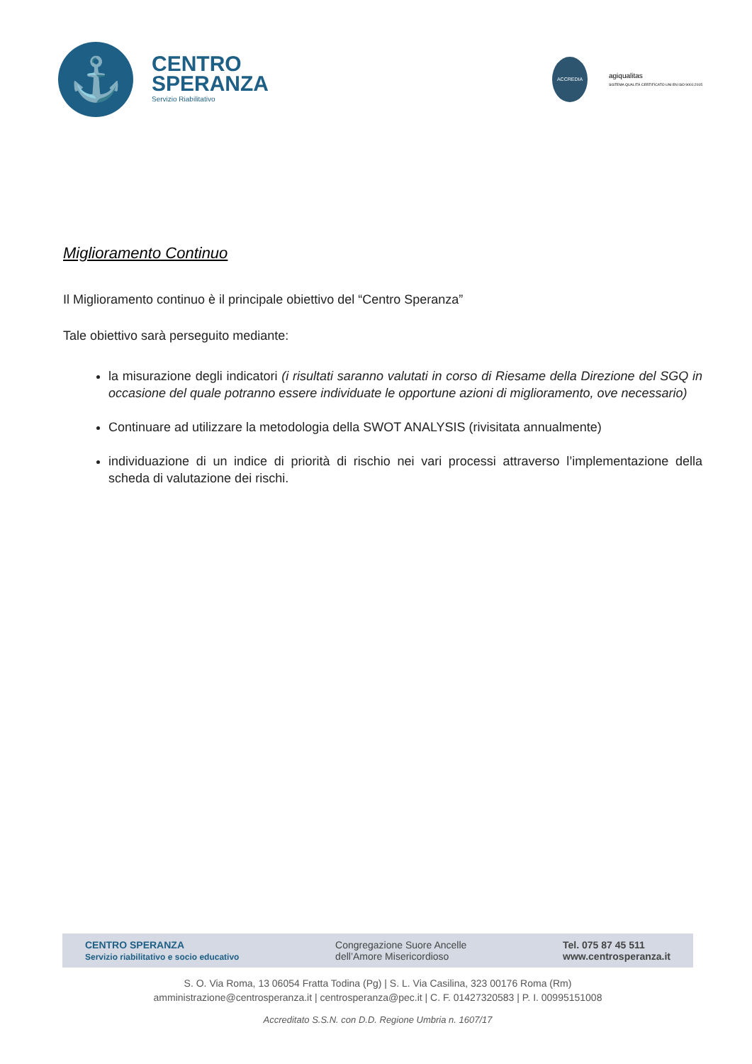⚓
CENTRO
SPERANZA
Servizio Riabilitativo
ACCREDIA
agiqualitas
SISTEMA QUALITÀ CERTIFICATO UNI EN ISO 9001:2015
Miglioramento Continuo
Il Miglioramento continuo è il principale obiettivo del “Centro Speranza”
Tale obiettivo sarà perseguito mediante:
la misurazione degli indicatori (i risultati saranno valutati in corso di Riesame della Direzione del SGQ in occasione del quale potranno essere individuate le opportune azioni di miglioramento, ove necessario)
Continuare ad utilizzare la metodologia della SWOT ANALYSIS (rivisitata annualmente)
individuazione di un indice di priorità di rischio nei vari processi attraverso l’implementazione della scheda di valutazione dei rischi.
CENTRO SPERANZA
Servizio riabilitativo e socio educativo
Congregazione Suore Ancelle
dell’Amore Misericordioso
Tel. 075 87 45 511
www.centrosperanza.it
S. O. Via Roma, 13 06054 Fratta Todina (Pg) | S. L. Via Casilina, 323 00176 Roma (Rm)
amministrazione@centrosperanza.it | centrosperanza@pec.it | C. F. 01427320583 | P. I. 00995151008
Accreditato S.S.N. con D.D. Regione Umbria n. 1607/17